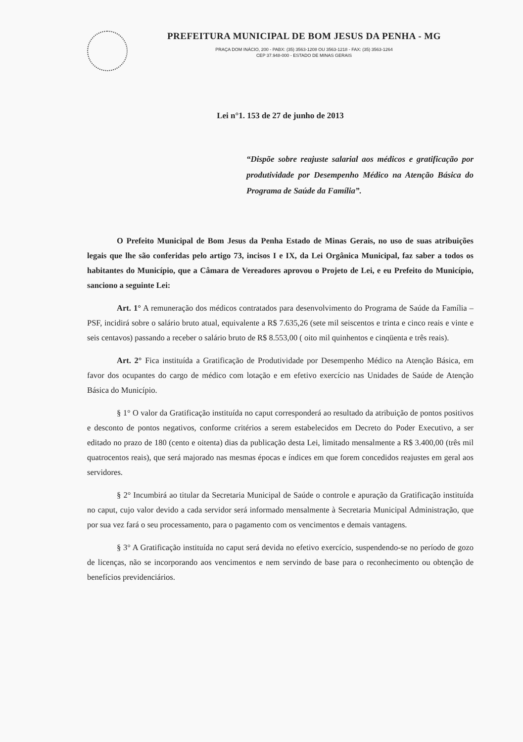PREFEITURA MUNICIPAL DE BOM JESUS DA PENHA - MG
PRAÇA DOM INÁCIO, 200 - PABX: (35) 3563-1208 OU 3563-1218 - FAX: (35) 3563-1264
CEP 37.948-000 - ESTADO DE MINAS GERAIS
Lei n°1. 153 de 27 de junho de 2013
“Dispõe sobre reajuste salarial aos médicos e gratificação por produtividade por Desempenho Médico na Atenção Básica do Programa de Saúde da Família”.
O Prefeito Municipal de Bom Jesus da Penha Estado de Minas Gerais, no uso de suas atribuições legais que lhe são conferidas pelo artigo 73, incisos I e IX, da Lei Orgânica Municipal, faz saber a todos os habitantes do Município, que a Câmara de Vereadores aprovou o Projeto de Lei, e eu Prefeito do Município, sanciono a seguinte Lei:
Art. 1° A remuneração dos médicos contratados para desenvolvimento do Programa de Saúde da Família – PSF, incidirá sobre o salário bruto atual, equivalente a R$ 7.635,26 (sete mil seiscentos e trinta e cinco reais e vinte e seis centavos) passando a receber o salário bruto de R$ 8.553,00 ( oito mil quinhentos e cinqüenta e três reais).
Art. 2° Fica instituída a Gratificação de Produtividade por Desempenho Médico na Atenção Básica, em favor dos ocupantes do cargo de médico com lotação e em efetivo exercício nas Unidades de Saúde de Atenção Básica do Município.
§ 1° O valor da Gratificação instituída no caput corresponderá ao resultado da atribuição de pontos positivos e desconto de pontos negativos, conforme critérios a serem estabelecidos em Decreto do Poder Executivo, a ser editado no prazo de 180 (cento e oitenta) dias da publicação desta Lei, limitado mensalmente a R$ 3.400,00 (três mil quatrocentos reais), que será majorado nas mesmas épocas e índices em que forem concedidos reajustes em geral aos servidores.
§ 2° Incumbirá ao titular da Secretaria Municipal de Saúde o controle e apuração da Gratificação instituída no caput, cujo valor devido a cada servidor será informado mensalmente à Secretaria Municipal Administração, que por sua vez fará o seu processamento, para o pagamento com os vencimentos e demais vantagens.
§ 3° A Gratificação instituída no caput será devida no efetivo exercício, suspendendo-se no período de gozo de licenças, não se incorporando aos vencimentos e nem servindo de base para o reconhecimento ou obtenção de benefícios previdenciários.